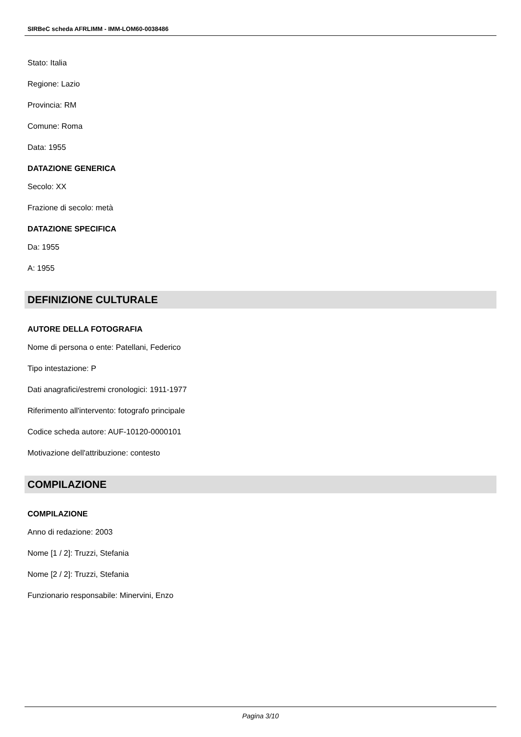SIRBeC scheda AFRLIMM - IMM-LOM60-0038486
Stato: Italia
Regione: Lazio
Provincia: RM
Comune: Roma
Data: 1955
DATAZIONE GENERICA
Secolo: XX
Frazione di secolo: metà
DATAZIONE SPECIFICA
Da: 1955
A: 1955
DEFINIZIONE CULTURALE
AUTORE DELLA FOTOGRAFIA
Nome di persona o ente: Patellani, Federico
Tipo intestazione: P
Dati anagrafici/estremi cronologici: 1911-1977
Riferimento all'intervento: fotografo principale
Codice scheda autore: AUF-10120-0000101
Motivazione dell'attribuzione: contesto
COMPILAZIONE
COMPILAZIONE
Anno di redazione: 2003
Nome [1 / 2]: Truzzi, Stefania
Nome [2 / 2]: Truzzi, Stefania
Funzionario responsabile: Minervini, Enzo
Pagina 3/10